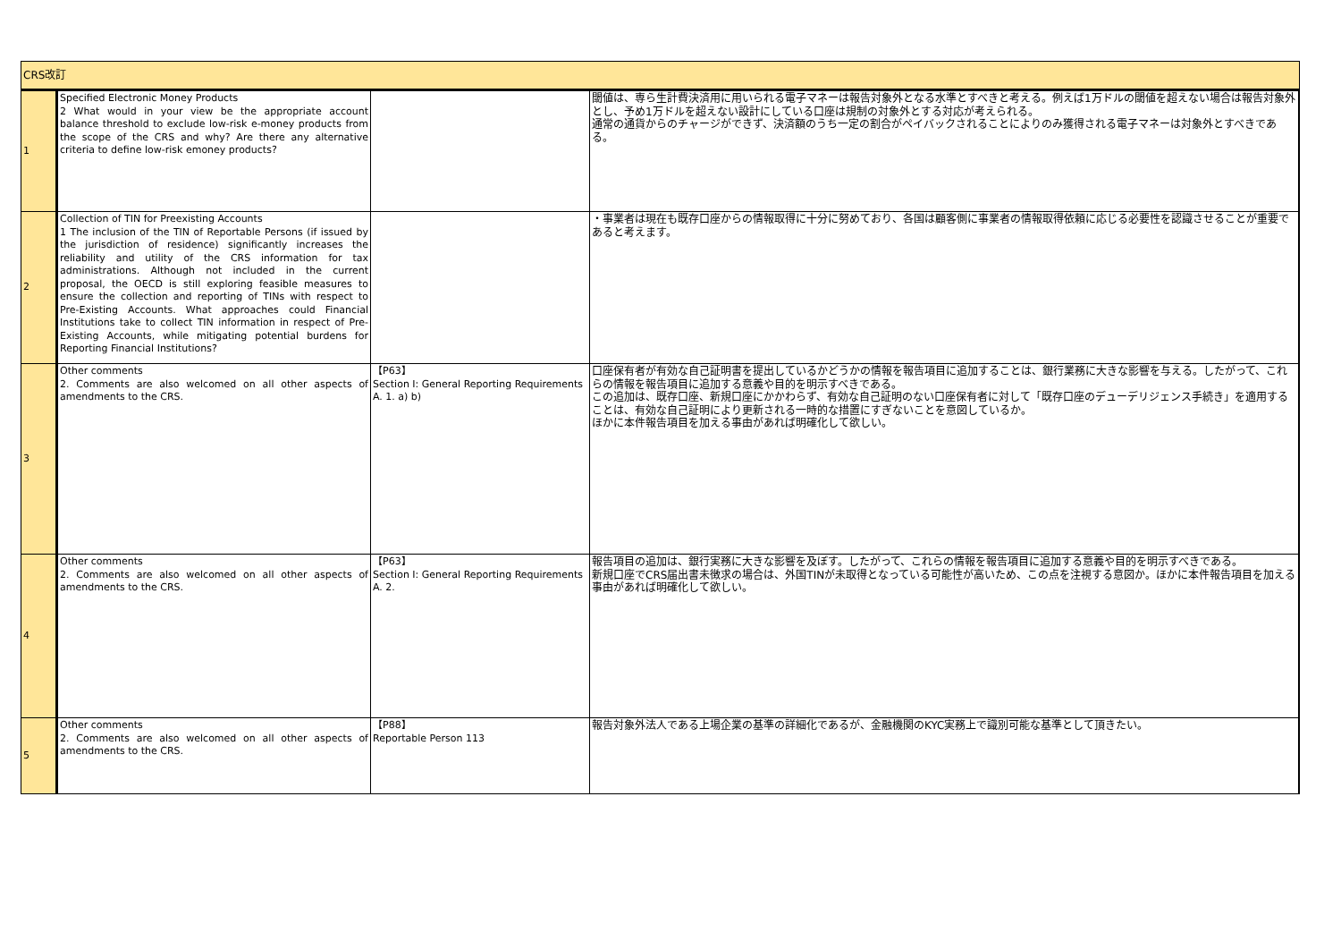| CRS改訂 | | | |
| 1 | Specified Electronic Money Products 2 What would in your view be the appropriate account balance threshold to exclude low-risk e-money products from the scope of the CRS and why? Are there any alternative criteria to define low-risk emoney products? | | 閾値は、専ら生計費決済用に用いられる電子マネーは報告対象外となる水準とすべきと考える。例えば1万ドルの閾値を超えない場合は報告対象外とし、予め1万ドルを超えない設計にしている口座は規制の対象外とする対応が考えられる。 通常の通貨からのチャージができず、決済額のうち一定の割合がペイバックされることによりのみ獲得される電子マネーは対象外とすべきである。 |
| 2 | Collection of TIN for Preexisting Accounts 1 The inclusion of the TIN of Reportable Persons (if issued by the jurisdiction of residence) significantly increases the reliability and utility of the CRS information for tax administrations. Although not included in the current proposal, the OECD is still exploring feasible measures to ensure the collection and reporting of TINs with respect to Pre-Existing Accounts. What approaches could Financial Institutions take to collect TIN information in respect of Pre-Existing Accounts, while mitigating potential burdens for Reporting Financial Institutions? | | ・事業者は現在も既存口座からの情報取得に十分に努めており、各国は顧客側に事業者の情報取得依頼に応じる必要性を認識させることが重要であると考えます。 |
| 3 | Other comments 2. Comments are also welcomed on all other aspects of amendments to the CRS. | 【P63】 Section I: General Reporting Requirements A. 1. a) b) | 口座保有者が有効な自己証明書を提出しているかどうかの情報を報告項目に追加することは、銀行業務に大きな影響を与える。したがって、これらの情報を報告項目に追加する意義や目的を明示すべきである。 この追加は、既存口座、新規口座にかかわらず、有効な自己証明のない口座保有者に対して「既存口座のデューデリジェンス手続き」を適用することは、有効な自己証明により更新される一時的な措置にすぎないことを意図しているか。 ほかに本件報告項目を加える事由があれば明確化して欲しい。 |
| 4 | Other comments 2. Comments are also welcomed on all other aspects of amendments to the CRS. | 【P63】 Section I: General Reporting Requirements A. 2. | 報告項目の追加は、銀行実務に大きな影響を及ぼす。したがって、これらの情報を報告項目に追加する意義や目的を明示すべきである。 新規口座でCRS届出書未徴求の場合は、外国TINが未取得となっている可能性が高いため、この点を注視する意図か。ほかに本件報告項目を加える事由があれば明確化して欲しい。 |
| 5 | Other comments 2. Comments are also welcomed on all other aspects of amendments to the CRS. | 【P88】 Reportable Person 113 | 報告対象外法人である上場企業の基準の詳細化であるが、金融機関のKYC実務上で識別可能な基準として頂きたい。 |